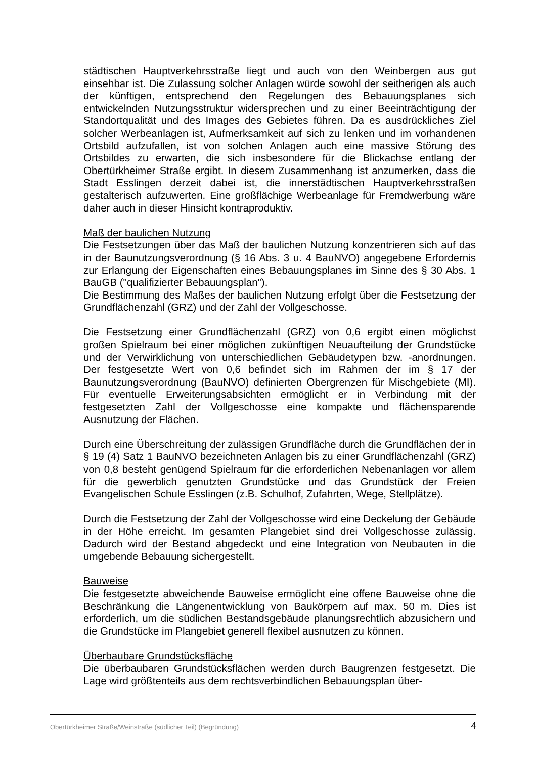städtischen Hauptverkehrsstraße liegt und auch von den Weinbergen aus gut einsehbar ist. Die Zulassung solcher Anlagen würde sowohl der seitherigen als auch der künftigen, entsprechend den Regelungen des Bebauungsplanes sich entwickelnden Nutzungsstruktur widersprechen und zu einer Beeinträchtigung der Standortqualität und des Images des Gebietes führen. Da es ausdrückliches Ziel solcher Werbeanlagen ist, Aufmerksamkeit auf sich zu lenken und im vorhandenen Ortsbild aufzufallen, ist von solchen Anlagen auch eine massive Störung des Ortsbildes zu erwarten, die sich insbesondere für die Blickachse entlang der Obertürkheimer Straße ergibt. In diesem Zusammenhang ist anzumerken, dass die Stadt Esslingen derzeit dabei ist, die innerstädtischen Hauptverkehrsstraßen gestalterisch aufzuwerten. Eine großflächige Werbeanlage für Fremdwerbung wäre daher auch in dieser Hinsicht kontraproduktiv.
Maß der baulichen Nutzung
Die Festsetzungen über das Maß der baulichen Nutzung konzentrieren sich auf das in der Baunutzungsverordnung (§ 16 Abs. 3 u. 4 BauNVO) angegebene Erfordernis zur Erlangung der Eigenschaften eines Bebauungsplanes im Sinne des § 30 Abs. 1 BauGB ("qualifizierter Bebauungsplan").
Die Bestimmung des Maßes der baulichen Nutzung erfolgt über die Festsetzung der Grundflächenzahl (GRZ) und der Zahl der Vollgeschosse.
Die Festsetzung einer Grundflächenzahl (GRZ) von 0,6 ergibt einen möglichst großen Spielraum bei einer möglichen zukünftigen Neuaufteilung der Grundstücke und der Verwirklichung von unterschiedlichen Gebäudetypen bzw. -anordnungen. Der festgesetzte Wert von 0,6 befindet sich im Rahmen der im § 17 der Baunutzungsverordnung (BauNVO) definierten Obergrenzen für Mischgebiete (MI). Für eventuelle Erweiterungsabsichten ermöglicht er in Verbindung mit der festgesetzten Zahl der Vollgeschosse eine kompakte und flächensparende Ausnutzung der Flächen.
Durch eine Überschreitung der zulässigen Grundfläche durch die Grundflächen der in § 19 (4) Satz 1 BauNVO bezeichneten Anlagen bis zu einer Grundflächenzahl (GRZ) von 0,8 besteht genügend Spielraum für die erforderlichen Nebenanlagen vor allem für die gewerblich genutzten Grundstücke und das Grundstück der Freien Evangelischen Schule Esslingen (z.B. Schulhof, Zufahrten, Wege, Stellplätze).
Durch die Festsetzung der Zahl der Vollgeschosse wird eine Deckelung der Gebäude in der Höhe erreicht. Im gesamten Plangebiet sind drei Vollgeschosse zulässig. Dadurch wird der Bestand abgedeckt und eine Integration von Neubauten in die umgebende Bebauung sichergestellt.
Bauweise
Die festgesetzte abweichende Bauweise ermöglicht eine offene Bauweise ohne die Beschränkung die Längenentwicklung von Baukörpern auf max. 50 m. Dies ist erforderlich, um die südlichen Bestandsgebäude planungsrechtlich abzusichern und die Grundstücke im Plangebiet generell flexibel ausnutzen zu können.
Überbaubare Grundstücksfläche
Die überbaubaren Grundstücksflächen werden durch Baugrenzen festgesetzt. Die Lage wird größtenteils aus dem rechtsverbindlichen Bebauungsplan über-
Obertürkheimer Straße/Weinstraße (südlicher Teil) (Begründung) 4